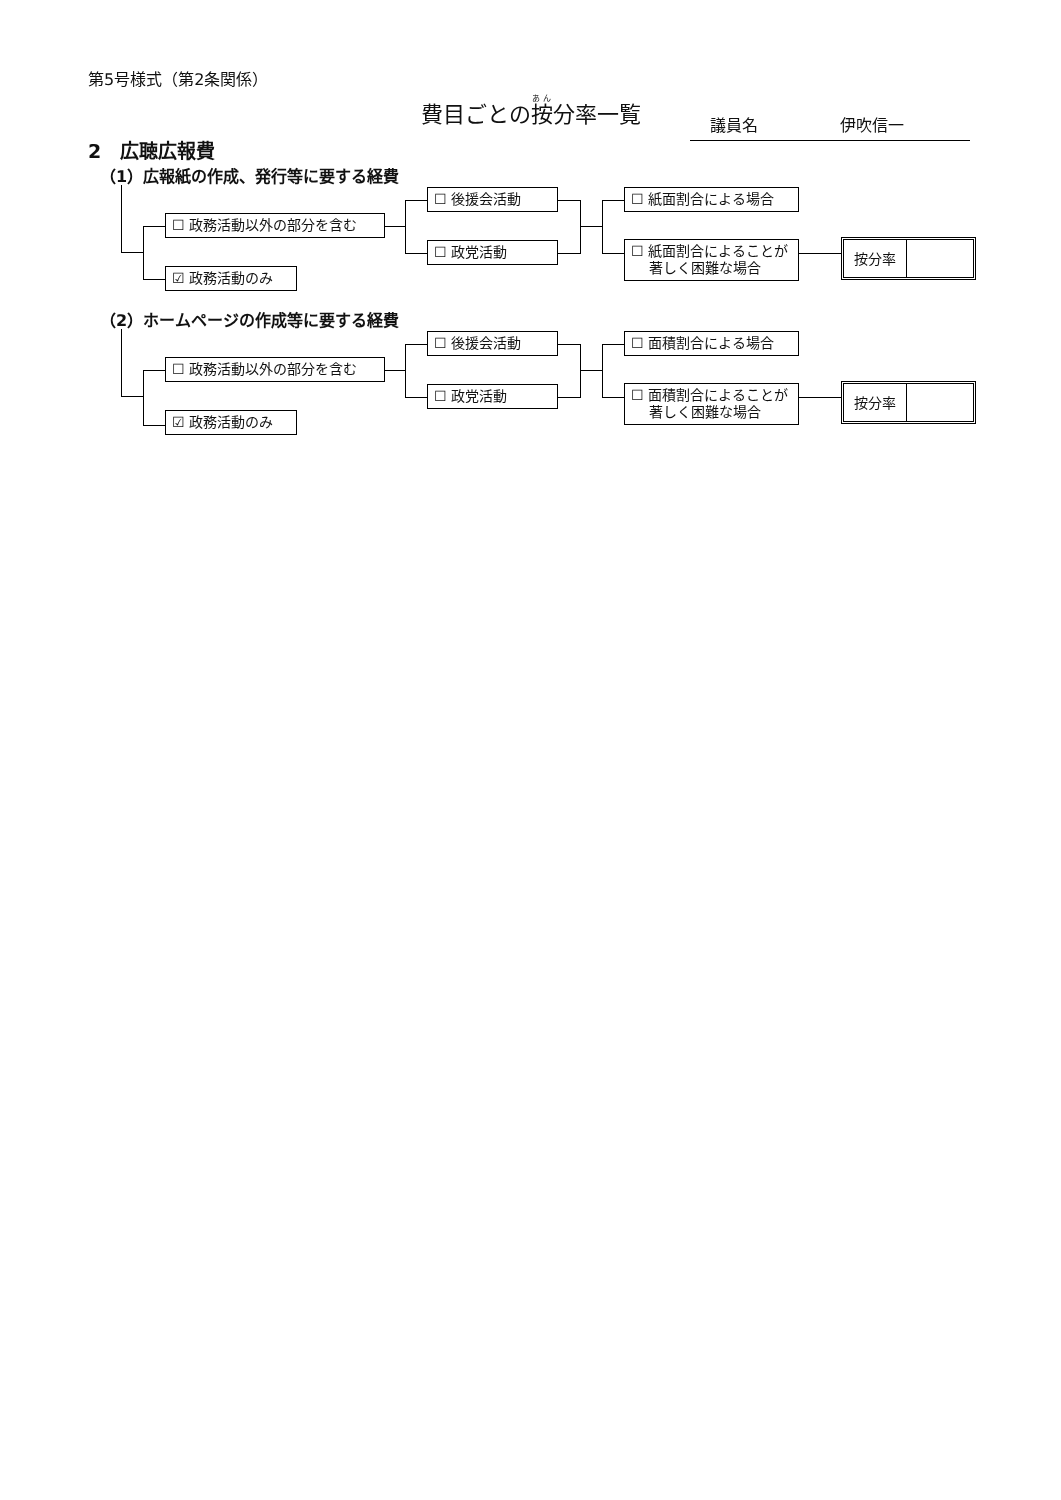第5号様式（第2条関係）
費目ごとの按分率一覧
議員名 伊吹信一
2　広聴広報費
（1）広報紙の作成、発行等に要する経費
☐ 政務活動以外の部分を含む
☑ 政務活動のみ
☐ 後援会活動
☐ 政党活動
☐ 紙面割合による場合
☐ 紙面割合によることが
　 著しく困難な場合
按分率
（2）ホームページの作成等に要する経費
☐ 政務活動以外の部分を含む
☑ 政務活動のみ
☐ 後援会活動
☐ 政党活動
☐ 面積割合による場合
☐ 面積割合によることが
　 著しく困難な場合
按分率